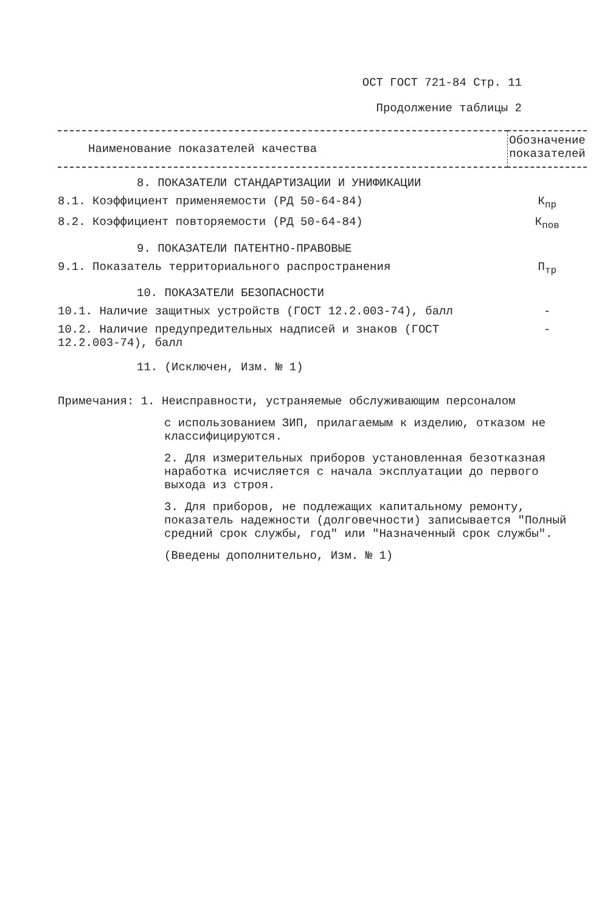ОСТ ГОСТ 721-84 Стр. 11
Продолжение таблицы 2
| Наименование показателей качества | Обозначение показателей |
| --- | --- |
| 8. ПОКАЗАТЕЛИ СТАНДАРТИЗАЦИИ И УНИФИКАЦИИ | |
| 8.1. Коэффициент применяемости (РД 50-64-84) | К<sub>пр</sub> |
| 8.2. Коэффициент повторяемости (РД 50-64-84) | К<sub>пов</sub> |
| 9. ПОКАЗАТЕЛИ ПАТЕНТНО-ПРАВОВЫЕ | |
| 9.1. Показатель территориального распространения | П<sub>тр</sub> |
| 10. ПОКАЗАТЕЛИ БЕЗОПАСНОСТИ | |
| 10.1. Наличие защитных устройств (ГОСТ 12.2.003-74), балл | - |
| 10.2. Наличие предупредительных надписей и знаков (ГОСТ 12.2.003-74), балл | - |
| 11. (Исключен, Изм. № 1) | |
Примечания: 1. Неисправности, устраняемые обслуживающим персоналом
с использованием ЗИП, прилагаемым к изделию, отказом не классифицируются.
2. Для измерительных приборов установленная безотказная наработка исчисляется с начала эксплуатации до первого выхода из строя.
3. Для приборов, не подлежащих капитальному ремонту, показатель надежности (долговечности) записывается "Полный средний срок службы, год" или "Назначенный срок службы".
(Введены дополнительно, Изм. № 1)